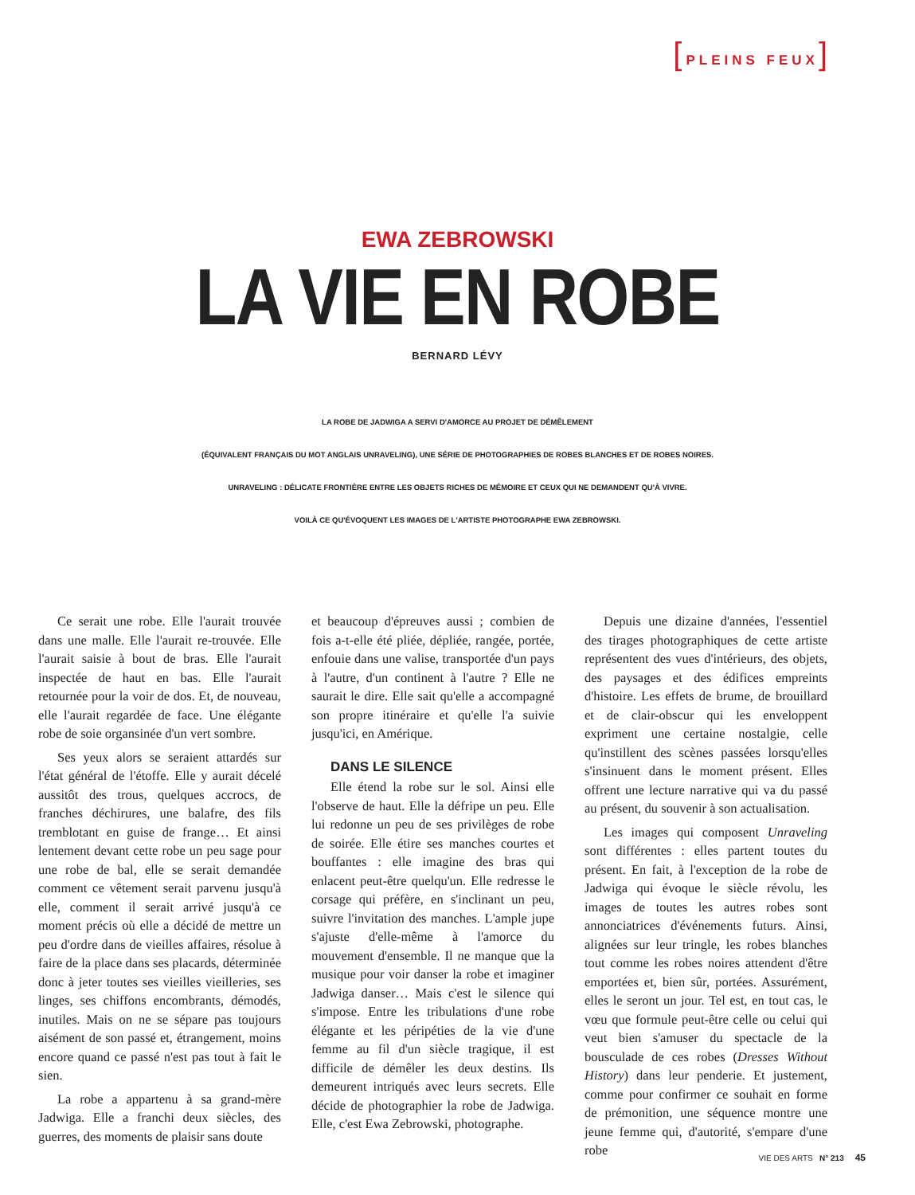[PLEINS FEUX]
EWA ZEBROWSKI
LA VIE EN ROBE
BERNARD LÉVY
LA ROBE DE JADWIGA A SERVI D'AMORCE AU PROJET DE DÉMÊLEMENT
(ÉQUIVALENT FRANÇAIS DU MOT ANGLAIS UNRAVELING), UNE SÉRIE DE PHOTOGRAPHIES DE ROBES BLANCHES ET DE ROBES NOIRES.
UNRAVELING : DÉLICATE FRONTIÈRE ENTRE LES OBJETS RICHES DE MÉMOIRE ET CEUX QUI NE DEMANDENT QU'À VIVRE.
VOILÀ CE QU'ÉVOQUENT LES IMAGES DE L'ARTISTE PHOTOGRAPHE EWA ZEBROWSKI.
Ce serait une robe. Elle l'aurait trouvée dans une malle. Elle l'aurait re-trouvée. Elle l'aurait saisie à bout de bras. Elle l'aurait inspectée de haut en bas. Elle l'aurait retournée pour la voir de dos. Et, de nouveau, elle l'aurait regardée de face. Une élégante robe de soie organsinée d'un vert sombre.
Ses yeux alors se seraient attardés sur l'état général de l'étoffe. Elle y aurait décelé aussitôt des trous, quelques accrocs, de franches déchirures, une balafre, des fils tremblotant en guise de frange… Et ainsi lentement devant cette robe un peu sage pour une robe de bal, elle se serait demandée comment ce vêtement serait parvenu jusqu'à elle, comment il serait arrivé jusqu'à ce moment précis où elle a décidé de mettre un peu d'ordre dans de vieilles affaires, résolue à faire de la place dans ses placards, déterminée donc à jeter toutes ses vieilles vieilleries, ses linges, ses chiffons encombrants, démodés, inutiles. Mais on ne se sépare pas toujours aisément de son passé et, étrangement, moins encore quand ce passé n'est pas tout à fait le sien.
La robe a appartenu à sa grand-mère Jadwiga. Elle a franchi deux siècles, des guerres, des moments de plaisir sans doute
et beaucoup d'épreuves aussi ; combien de fois a-t-elle été pliée, dépliée, rangée, portée, enfouie dans une valise, transportée d'un pays à l'autre, d'un continent à l'autre ? Elle ne saurait le dire. Elle sait qu'elle a accompagné son propre itinéraire et qu'elle l'a suivie jusqu'ici, en Amérique.
DANS LE SILENCE
Elle étend la robe sur le sol. Ainsi elle l'observe de haut. Elle la défripe un peu. Elle lui redonne un peu de ses privilèges de robe de soirée. Elle étire ses manches courtes et bouffantes : elle imagine des bras qui enlacent peut-être quelqu'un. Elle redresse le corsage qui préfère, en s'inclinant un peu, suivre l'invitation des manches. L'ample jupe s'ajuste d'elle-même à l'amorce du mouvement d'ensemble. Il ne manque que la musique pour voir danser la robe et imaginer Jadwiga danser… Mais c'est le silence qui s'impose. Entre les tribulations d'une robe élégante et les péripéties de la vie d'une femme au fil d'un siècle tragique, il est difficile de démêler les deux destins. Ils demeurent intriqués avec leurs secrets. Elle décide de photographier la robe de Jadwiga. Elle, c'est Ewa Zebrowski, photographe.
Depuis une dizaine d'années, l'essentiel des tirages photographiques de cette artiste représentent des vues d'intérieurs, des objets, des paysages et des édifices empreints d'histoire. Les effets de brume, de brouillard et de clair-obscur qui les enveloppent expriment une certaine nostalgie, celle qu'instillent des scènes passées lorsqu'elles s'insinuent dans le moment présent. Elles offrent une lecture narrative qui va du passé au présent, du souvenir à son actualisation.
Les images qui composent Unraveling sont différentes : elles partent toutes du présent. En fait, à l'exception de la robe de Jadwiga qui évoque le siècle révolu, les images de toutes les autres robes sont annonciatrices d'événements futurs. Ainsi, alignées sur leur tringle, les robes blanches tout comme les robes noires attendent d'être emportées et, bien sûr, portées. Assurément, elles le seront un jour. Tel est, en tout cas, le vœu que formule peut-être celle ou celui qui veut bien s'amuser du spectacle de la bousculade de ces robes (Dresses Without History) dans leur penderie. Et justement, comme pour confirmer ce souhait en forme de prémonition, une séquence montre une jeune femme qui, d'autorité, s'empare d'une robe
VIE DES ARTS N° 213 45